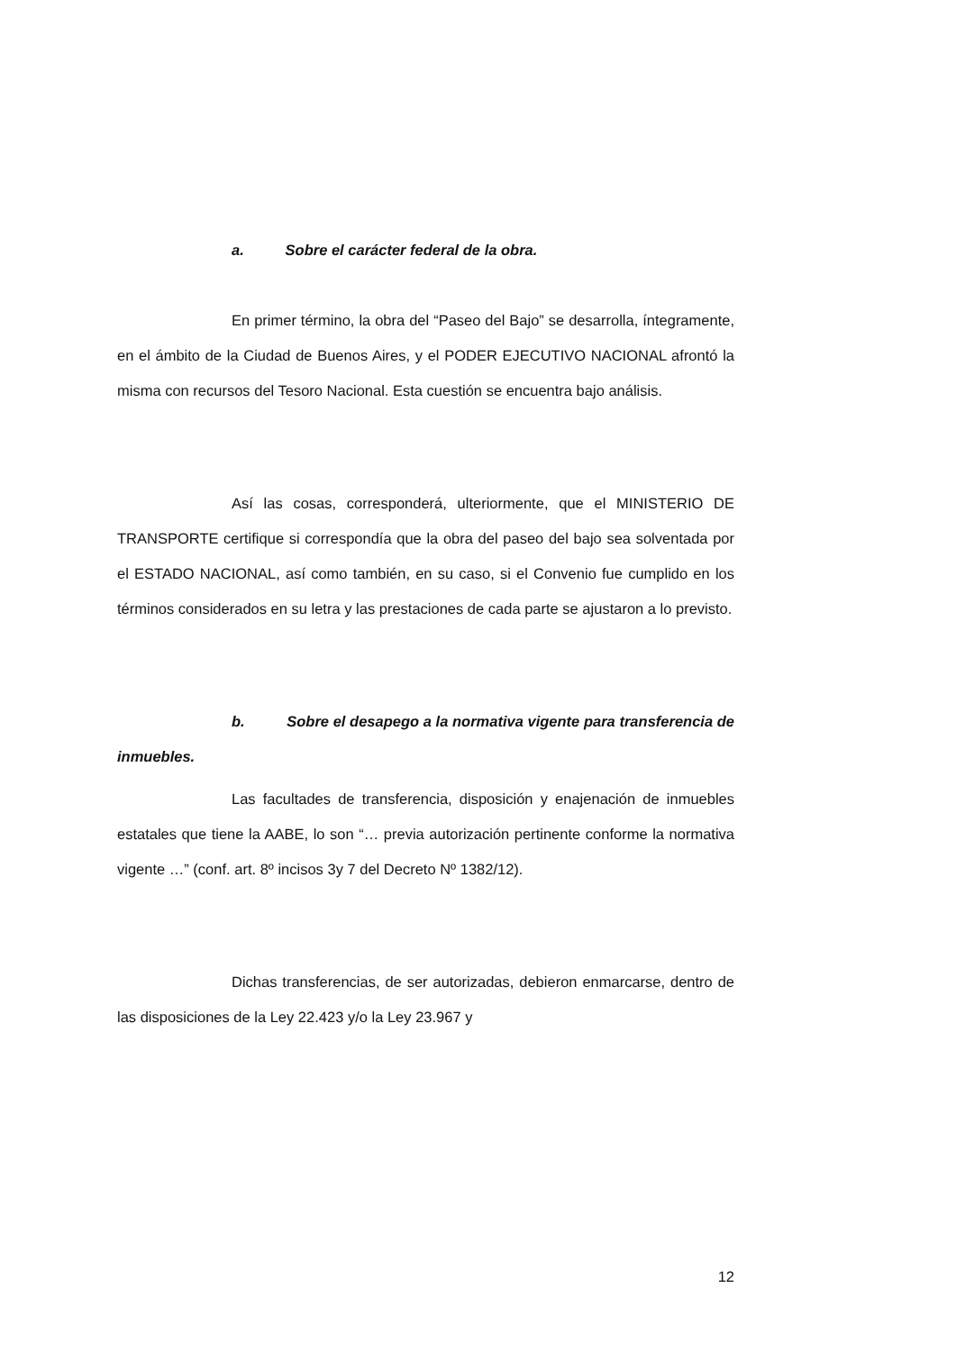a. Sobre el carácter federal de la obra.
En primer término, la obra del “Paseo del Bajo” se desarrolla, íntegramente, en el ámbito de la Ciudad de Buenos Aires, y el PODER EJECUTIVO NACIONAL afrontó la misma con recursos del Tesoro Nacional. Esta cuestión se encuentra bajo análisis.
Así las cosas, corresponderá, ulteriormente, que el MINISTERIO DE TRANSPORTE certifique si correspondía que la obra del paseo del bajo sea solventada por el ESTADO NACIONAL, así como también, en su caso, si el Convenio fue cumplido en los términos considerados en su letra y las prestaciones de cada parte se ajustaron a lo previsto.
b. Sobre el desapego a la normativa vigente para transferencia de inmuebles.
Las facultades de transferencia, disposición y enajenación de inmuebles estatales que tiene la AABE, lo son “… previa autorización pertinente conforme la normativa vigente …” (conf. art. 8º incisos 3y 7 del Decreto Nº 1382/12).
Dichas transferencias, de ser autorizadas, debieron enmarcarse, dentro de las disposiciones de la Ley 22.423 y/o la Ley 23.967 y
12